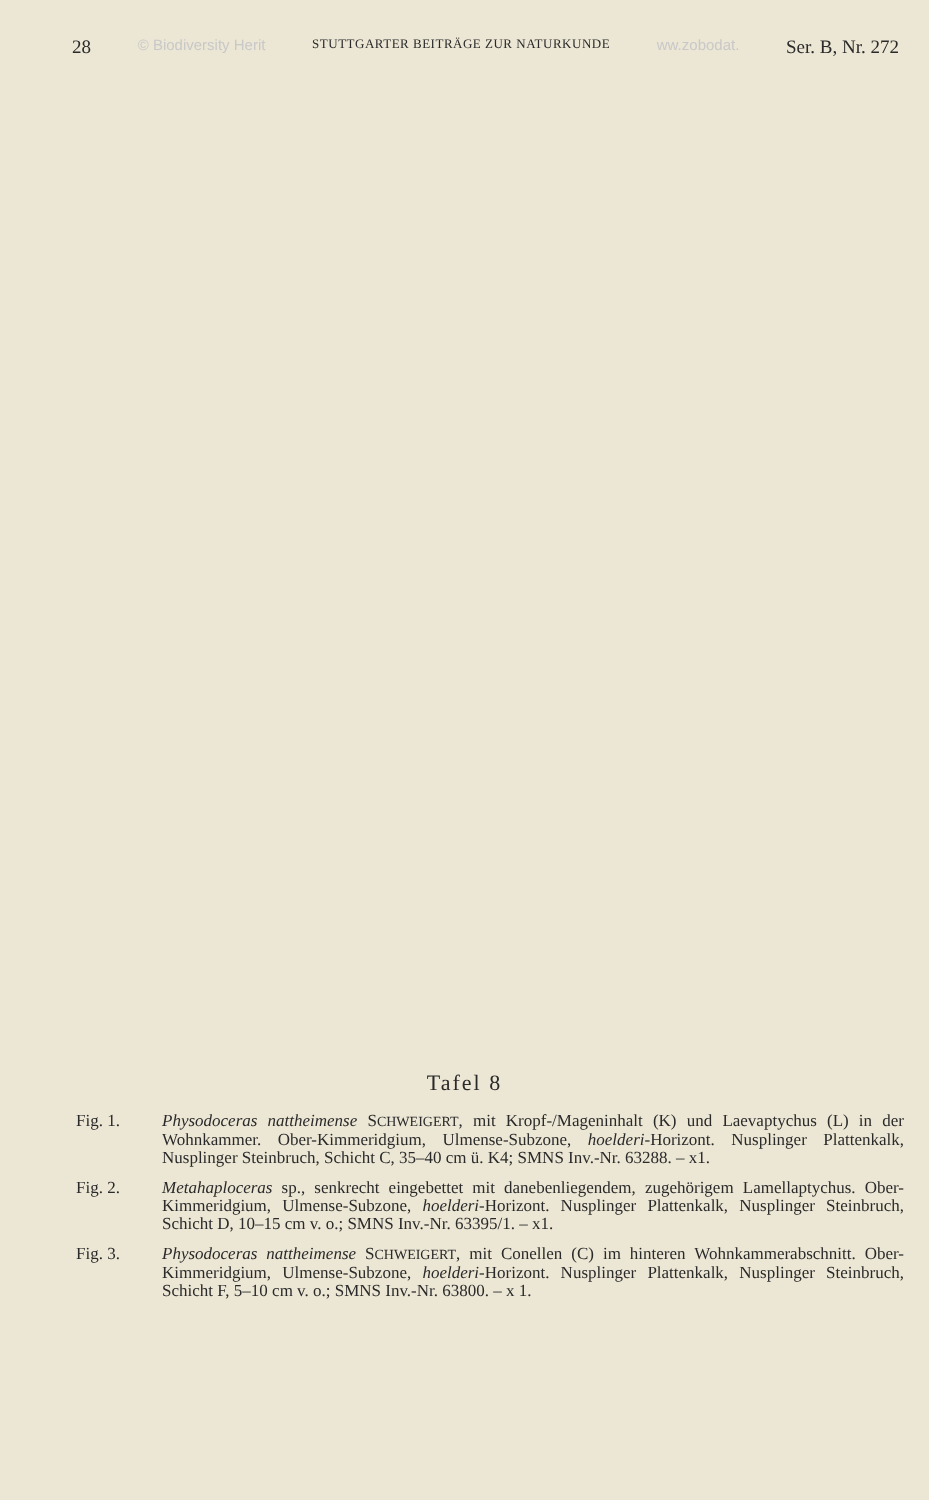28 © Biodiversity Herit STUTTGARTER BEITRÄGE ZUR NATURKUNDE ww.zobodat. Ser. B, Nr. 272
Tafel 8
Fig. 1. Physodoceras nattheimense SCHWEIGERT, mit Kropf-/Mageninhalt (K) und Laevaptychus (L) in der Wohnkammer. Ober-Kimmeridgium, Ulmense-Subzone, hoelderi-Horizont. Nusplinger Plattenkalk, Nusplinger Steinbruch, Schicht C, 35–40 cm ü. K4; SMNS Inv.-Nr. 63288. – x1.
Fig. 2. Metahaploceras sp., senkrecht eingebettet mit danebenliegendem, zugehörigem Lamellaptychus. Ober-Kimmeridgium, Ulmense-Subzone, hoelderi-Horizont. Nusplinger Plattenkalk, Nusplinger Steinbruch, Schicht D, 10–15 cm v. o.; SMNS Inv.-Nr. 63395/1. – x1.
Fig. 3. Physodoceras nattheimense SCHWEIGERT, mit Conellen (C) im hinteren Wohnkammerabschnitt. Ober-Kimmeridgium, Ulmense-Subzone, hoelderi-Horizont. Nusplinger Plattenkalk, Nusplinger Steinbruch, Schicht F, 5–10 cm v. o.; SMNS Inv.-Nr. 63800. – x 1.